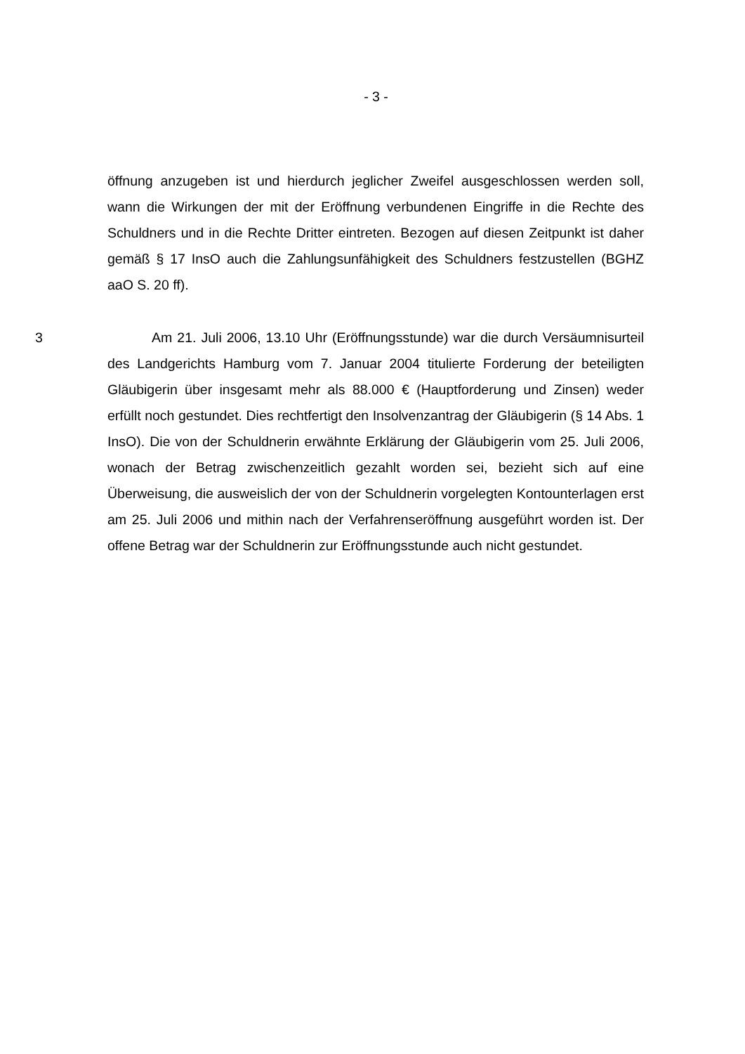- 3 -
öffnung anzugeben ist und hierdurch jeglicher Zweifel ausgeschlossen werden soll, wann die Wirkungen der mit der Eröffnung verbundenen Eingriffe in die Rechte des Schuldners und in die Rechte Dritter eintreten. Bezogen auf diesen Zeitpunkt ist daher gemäß § 17 InsO auch die Zahlungsunfähigkeit des Schuldners festzustellen (BGHZ aaO S. 20 ff).
3 Am 21. Juli 2006, 13.10 Uhr (Eröffnungsstunde) war die durch Versäumnisurteil des Landgerichts Hamburg vom 7. Januar 2004 titulierte Forderung der beteiligten Gläubigerin über insgesamt mehr als 88.000 € (Hauptforderung und Zinsen) weder erfüllt noch gestundet. Dies rechtfertigt den Insolvenzantrag der Gläubigerin (§ 14 Abs. 1 InsO). Die von der Schuldnerin erwähnte Erklärung der Gläubigerin vom 25. Juli 2006, wonach der Betrag zwischenzeitlich gezahlt worden sei, bezieht sich auf eine Überweisung, die ausweislich der von der Schuldnerin vorgelegten Kontounterlagen erst am 25. Juli 2006 und mithin nach der Verfahrenseröffnung ausgeführt worden ist. Der offene Betrag war der Schuldnerin zur Eröffnungsstunde auch nicht gestundet.